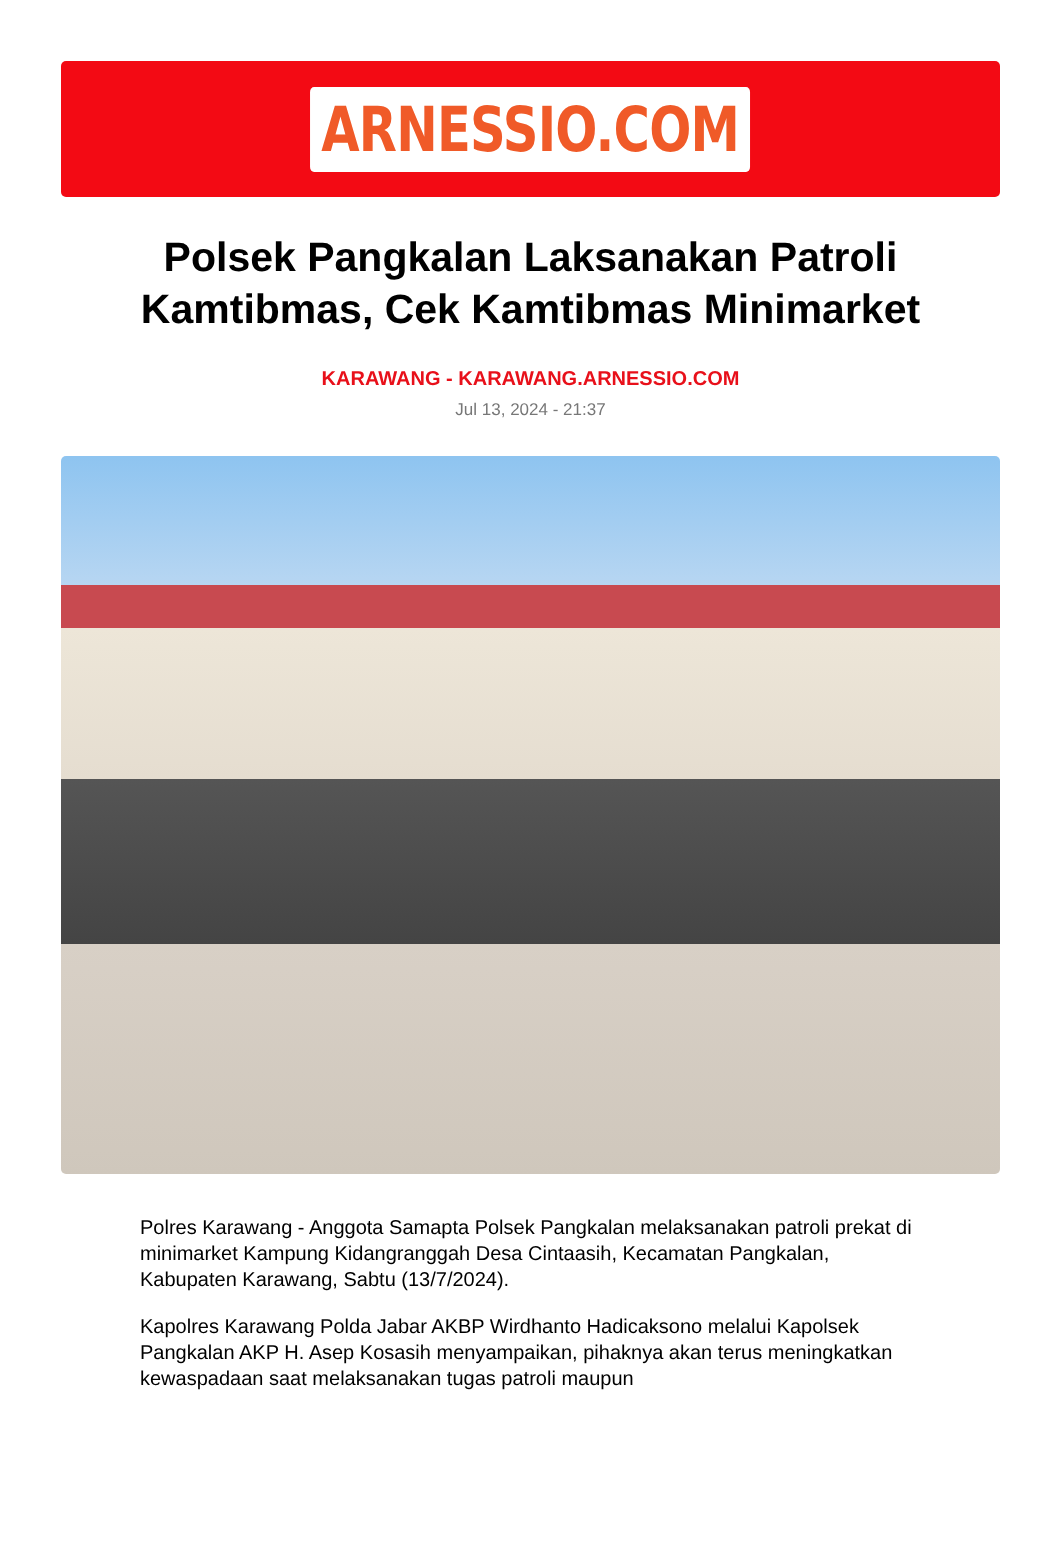ARNESSIO.COM
Polsek Pangkalan Laksanakan Patroli Kamtibmas, Cek Kamtibmas Minimarket
KARAWANG - KARAWANG.ARNESSIO.COM
Jul 13, 2024 - 21:37
Polres Karawang - Anggota Samapta Polsek Pangkalan melaksanakan patroli prekat di minimarket Kampung Kidangranggah Desa Cintaasih, Kecamatan Pangkalan, Kabupaten Karawang, Sabtu (13/7/2024).
Kapolres Karawang Polda Jabar AKBP Wirdhanto Hadicaksono melalui Kapolsek Pangkalan AKP H. Asep Kosasih menyampaikan, pihaknya akan terus meningkatkan kewaspadaan saat melaksanakan tugas patroli maupun